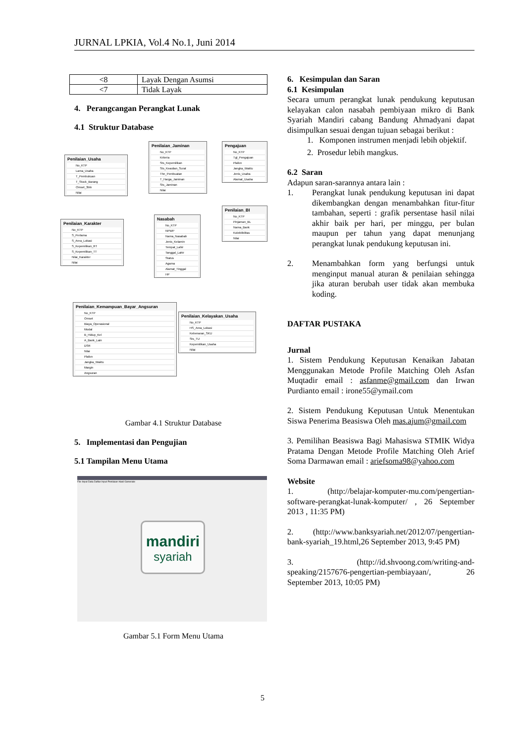JURNAL LPKIA, Vol.4 No.1, Juni 2014
| <8 | Layak Dengan Asumsi |
| <7 | Tidak Layak |
4. Perangcangan Perangkat Lunak
4.1 Struktur Database
Penilaian_Usaha
No_KTP
Lama_Usaha
T_Pembukuan
T_Stock_Barang
Omset_3bln
Nilai
Penilaian_Jaminan
No_KTP
Kriteria
Sts_Kepemilikan
Sts_Keaslian_Surat
Thn_Pembuatan
T_Harga_Jaminan
Sts_Jaminan
Nilai
Pengajuan
No_KTP
Tgl_Pengajuan
Plafon
Jangka_Waktu
Jenis_Usaha
Alamat_Usaha
Penilaian_BI
No_KTP
Pinjaman_BL
Nama_Bank
Kolektibilitas
Nilai
Penilaian_Karakter
No_KTP
S_Pertama
S_Area_Lokasi
S_Kepemilikan_RT
S_Kepemilikan_TT
Nilai_Karakter
Nilai
Nasabah
No_KTP
NPWP
Nama_Nasabah
Jenis_Kelamin
Tempat_Lahir
Tanggal_Lahir
Status
Agama
Alamat_Tinggal
HP
Penilaian_Kemampuan_Bayar_Angsuran
No_KTP
Omset
Biaya_Operasional
Modal
B_Hidup_Kel
A_Bank_Lain
DSR
Nilai
Plafon
Jangka_Waktu
Margin
Angsuran
Penilaian_Kelayakan_Usaha
No_KTP
HS_Area_Lokasi
Kebenaran_SKU
Sts_TU
Kepemilikan_Usaha
Nilai
Gambar 4.1 Struktur Database
5. Implementasi dan Pengujian
5.1 Tampilan Menu Utama
File Input Data Daftar Input Penilaian Hasil Generate
mandiri
syariah
Gambar 5.1 Form Menu Utama
6. Kesimpulan dan Saran
6.1 Kesimpulan
Secara umum perangkat lunak pendukung keputusan kelayakan calon nasabah pembiyaan mikro di Bank Syariah Mandiri cabang Bandung Ahmadyani dapat disimpulkan sesuai dengan tujuan sebagai berikut :
1. Komponen instrumen menjadi lebih objektif.
2. Prosedur lebih mangkus.
6.2 Saran
Adapun saran-sarannya antara lain :
1. Perangkat lunak pendukung keputusan ini dapat dikembangkan dengan menambahkan fitur-fitur tambahan, seperti : grafik persentase hasil nilai akhir baik per hari, per minggu, per bulan maupun per tahun yang dapat menunjang perangkat lunak pendukung keputusan ini.
2. Menambahkan form yang berfungsi untuk menginput manual aturan & penilaian sehingga jika aturan berubah user tidak akan membuka koding.
DAFTAR PUSTAKA
Jurnal
1. Sistem Pendukung Keputusan Kenaikan Jabatan Menggunakan Metode Profile Matching Oleh Asfan Muqtadir email : asfanme@gmail.com dan Irwan Purdianto email : irone55@ymail.com
2. Sistem Pendukung Keputusan Untuk Menentukan Siswa Penerima Beasiswa Oleh mas.ajum@gmail.com
3. Pemilihan Beasiswa Bagi Mahasiswa STMIK Widya Pratama Dengan Metode Profile Matching Oleh Arief Soma Darmawan email : ariefsoma98@yahoo.com
Website
1. (http://belajar-komputer-mu.com/pengertian-software-perangkat-lunak-komputer/ , 26 September 2013 , 11:35 PM)
2. (http://www.banksyariah.net/2012/07/pengertian-bank-syariah_19.html,26 September 2013, 9:45 PM)
3. (http://id.shvoong.com/writing-and-speaking/2157676-pengertian-pembiayaan/, 26 September 2013, 10:05 PM)
5